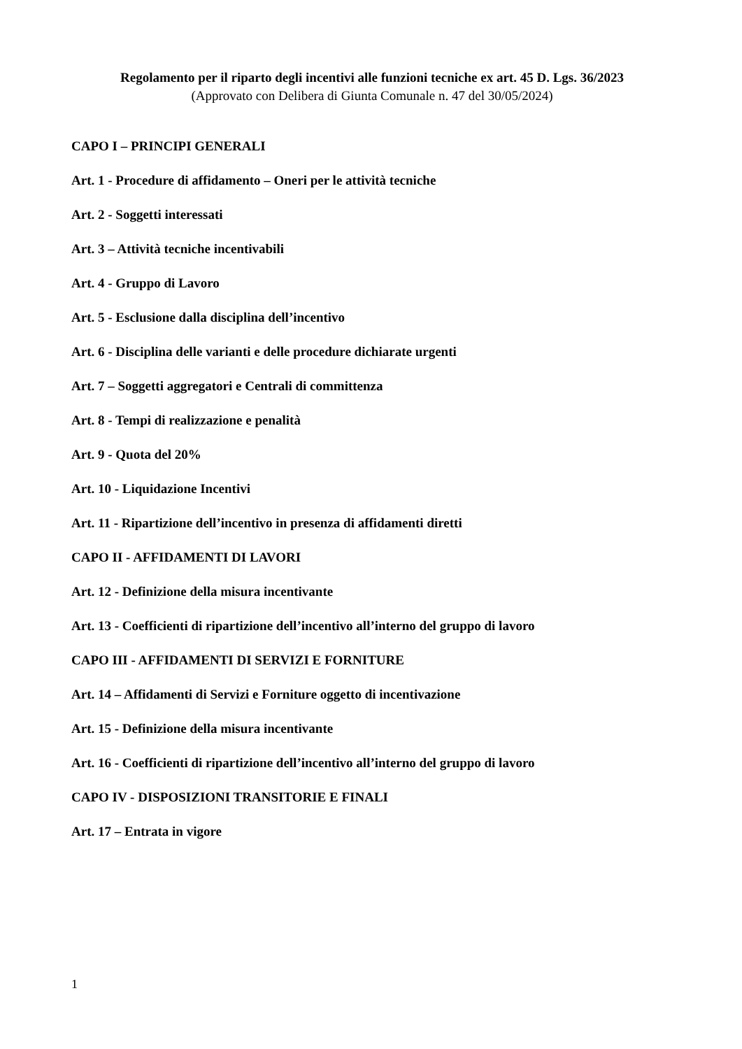Regolamento per il riparto degli incentivi alle funzioni tecniche ex art. 45 D. Lgs. 36/2023
(Approvato con Delibera di Giunta Comunale n. 47 del 30/05/2024)
CAPO I – PRINCIPI GENERALI
Art. 1 - Procedure di affidamento – Oneri per le attività tecniche
Art. 2 - Soggetti interessati
Art. 3 – Attività tecniche incentivabili
Art. 4 - Gruppo di Lavoro
Art. 5 - Esclusione dalla disciplina dell’incentivo
Art. 6 - Disciplina delle varianti e delle procedure dichiarate urgenti
Art. 7 – Soggetti aggregatori e Centrali di committenza
Art. 8 - Tempi di realizzazione e penalità
Art. 9 - Quota del 20%
Art. 10 - Liquidazione Incentivi
Art. 11 - Ripartizione dell’incentivo in presenza di affidamenti diretti
CAPO II - AFFIDAMENTI DI LAVORI
Art. 12 - Definizione della misura incentivante
Art. 13 - Coefficienti di ripartizione dell’incentivo all’interno del gruppo di lavoro
CAPO III - AFFIDAMENTI DI SERVIZI E FORNITURE
Art. 14 – Affidamenti di Servizi e Forniture oggetto di incentivazione
Art. 15 - Definizione della misura incentivante
Art. 16 - Coefficienti di ripartizione dell’incentivo all’interno del gruppo di lavoro
CAPO IV - DISPOSIZIONI TRANSITORIE E FINALI
Art. 17 – Entrata in vigore
1